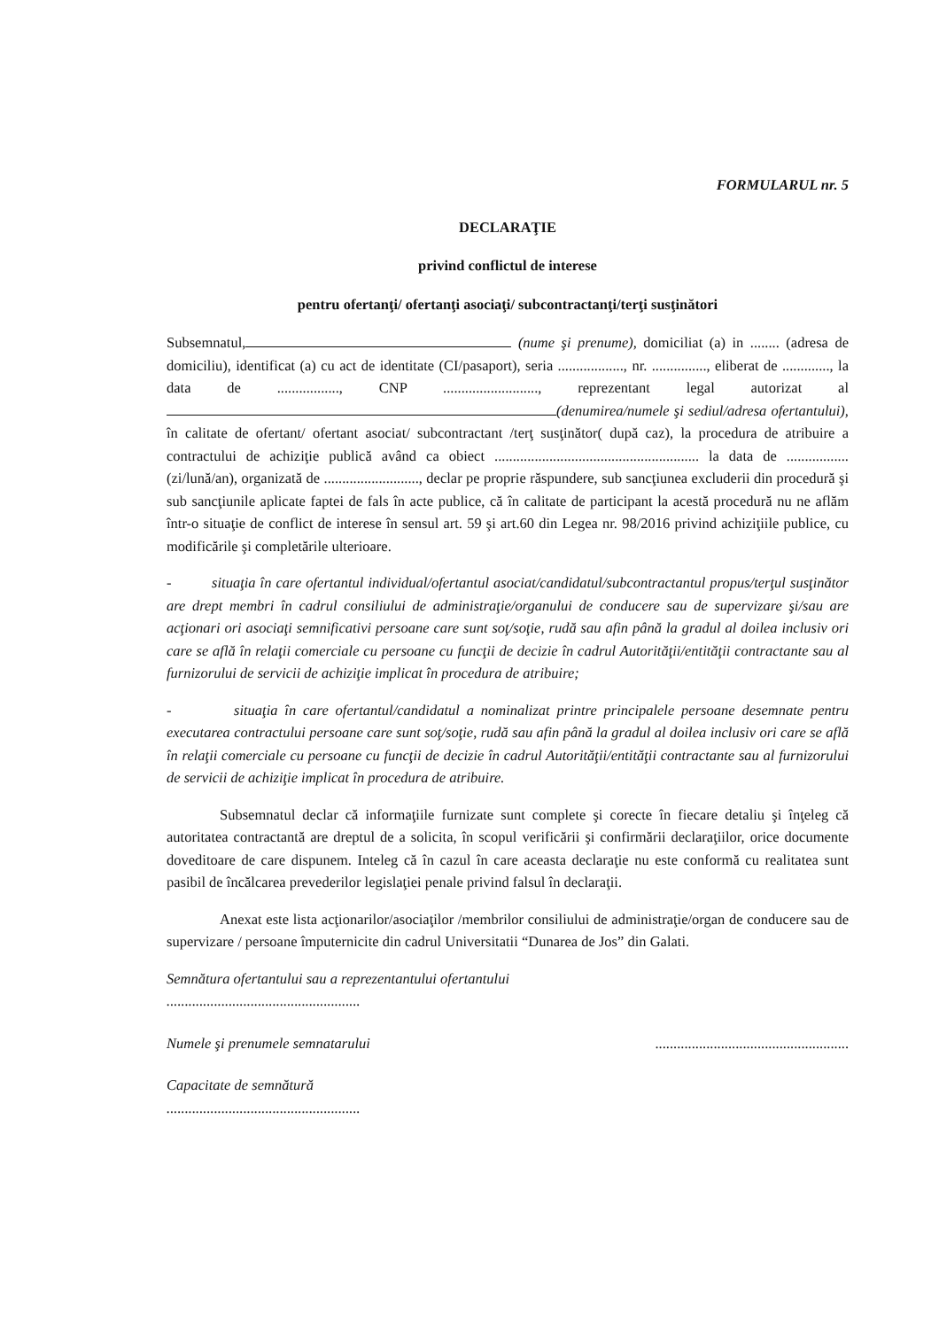FORMULARUL nr. 5
DECLARAŢIE
privind conflictul de interese
pentru ofertanţi/ ofertanţi asociaţi/ subcontractanţi/terţi susţinători
Subsemnatul, (nume şi prenume), domiciliat (a) in ........ (adresa de domiciliu), identificat (a) cu act de identitate (CI/pasaport), seria .................., nr. ..............., eliberat de ............., la data de ................., CNP .........................., reprezentant legal autorizat al (denumirea/numele şi sediul/adresa ofertantului), în calitate de ofertant/ ofertant asociat/ subcontractant /terţ susţinător( după caz), la procedura de atribuire a contractului de achiziţie publică având ca obiect ........................................................ la data de ................. (zi/lună/an), organizată de .........................., declar pe proprie răspundere, sub sancţiunea excluderii din procedură şi sub sancţiunile aplicate faptei de fals în acte publice, că în calitate de participant la acestă procedură nu ne aflăm într-o situaţie de conflict de interese în sensul art. 59 şi art.60 din Legea nr. 98/2016 privind achiziţiile publice, cu modificările şi completările ulterioare.
- situaţia în care ofertantul individual/ofertantul asociat/candidatul/subcontractantul propus/terţul susţinător are drept membri în cadrul consiliului de administraţie/organului de conducere sau de supervizare şi/sau are acţionari ori asociaţi semnificativi persoane care sunt soţ/soţie, rudă sau afin până la gradul al doilea inclusiv ori care se află în relaţii comerciale cu persoane cu funcţii de decizie în cadrul Autorităţii/entităţii contractante sau al furnizorului de servicii de achiziţie implicat în procedura de atribuire;
- situaţia în care ofertantul/candidatul a nominalizat printre principalele persoane desemnate pentru executarea contractului persoane care sunt soţ/soţie, rudă sau afin până la gradul al doilea inclusiv ori care se află în relaţii comerciale cu persoane cu funcţii de decizie în cadrul Autorităţii/entităţii contractante sau al furnizorului de servicii de achiziţie implicat în procedura de atribuire.
Subsemnatul declar că informaţiile furnizate sunt complete şi corecte în fiecare detaliu şi înţeleg că autoritatea contractantă are dreptul de a solicita, în scopul verificării şi confirmării declaraţiilor, orice documente doveditoare de care dispunem. Inteleg că în cazul în care aceasta declaraţie nu este conformă cu realitatea sunt pasibil de încălcarea prevederilor legislaţiei penale privind falsul în declaraţii.
Anexat este lista acţionarilor/asociaţilor /membrilor consiliului de administraţie/organ de conducere sau de supervizare / persoane împuternicite din cadrul Universitatii “Dunarea de Jos” din Galati.
Semnătura ofertantului sau a reprezentantului ofertantului
.....................................................
Numele şi prenumele semnatarului.....................................................
Capacitate de semnătură
.....................................................